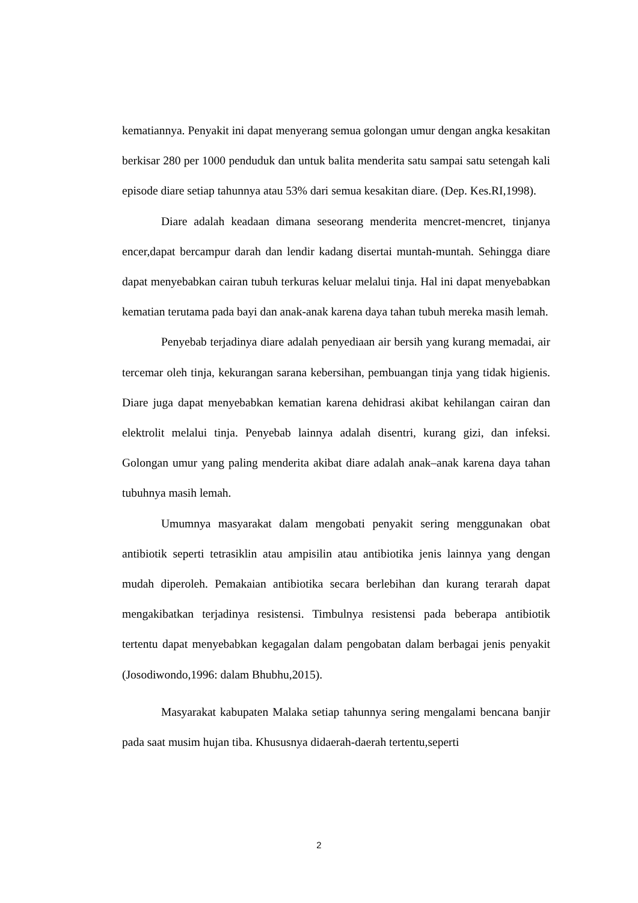kematiannya. Penyakit ini dapat menyerang semua golongan umur dengan angka kesakitan berkisar 280 per 1000 penduduk dan untuk balita menderita satu sampai satu setengah kali episode diare setiap tahunnya atau 53% dari semua kesakitan diare. (Dep. Kes.RI,1998).
Diare adalah keadaan dimana seseorang menderita mencret-mencret, tinjanya encer,dapat bercampur darah dan lendir kadang disertai muntah-muntah. Sehingga diare dapat menyebabkan cairan tubuh terkuras keluar melalui tinja. Hal ini dapat menyebabkan kematian terutama pada bayi dan anak-anak karena daya tahan tubuh mereka masih lemah.
Penyebab terjadinya diare adalah penyediaan air bersih yang kurang memadai, air tercemar oleh tinja, kekurangan sarana kebersihan, pembuangan tinja yang tidak higienis. Diare juga dapat menyebabkan kematian karena dehidrasi akibat kehilangan cairan dan elektrolit melalui tinja. Penyebab lainnya adalah disentri, kurang gizi, dan infeksi. Golongan umur yang paling menderita akibat diare adalah anak–anak karena daya tahan tubuhnya masih lemah.
Umumnya masyarakat dalam mengobati penyakit sering menggunakan obat antibiotik seperti tetrasiklin atau ampisilin atau antibiotika jenis lainnya yang dengan mudah diperoleh. Pemakaian antibiotika secara berlebihan dan kurang terarah dapat mengakibatkan terjadinya resistensi. Timbulnya resistensi pada beberapa antibiotik tertentu dapat menyebabkan kegagalan dalam pengobatan dalam berbagai jenis penyakit (Josodiwondo,1996: dalam Bhubhu,2015).
Masyarakat kabupaten Malaka setiap tahunnya sering mengalami bencana banjir pada saat musim hujan tiba. Khususnya didaerah-daerah tertentu,seperti
2